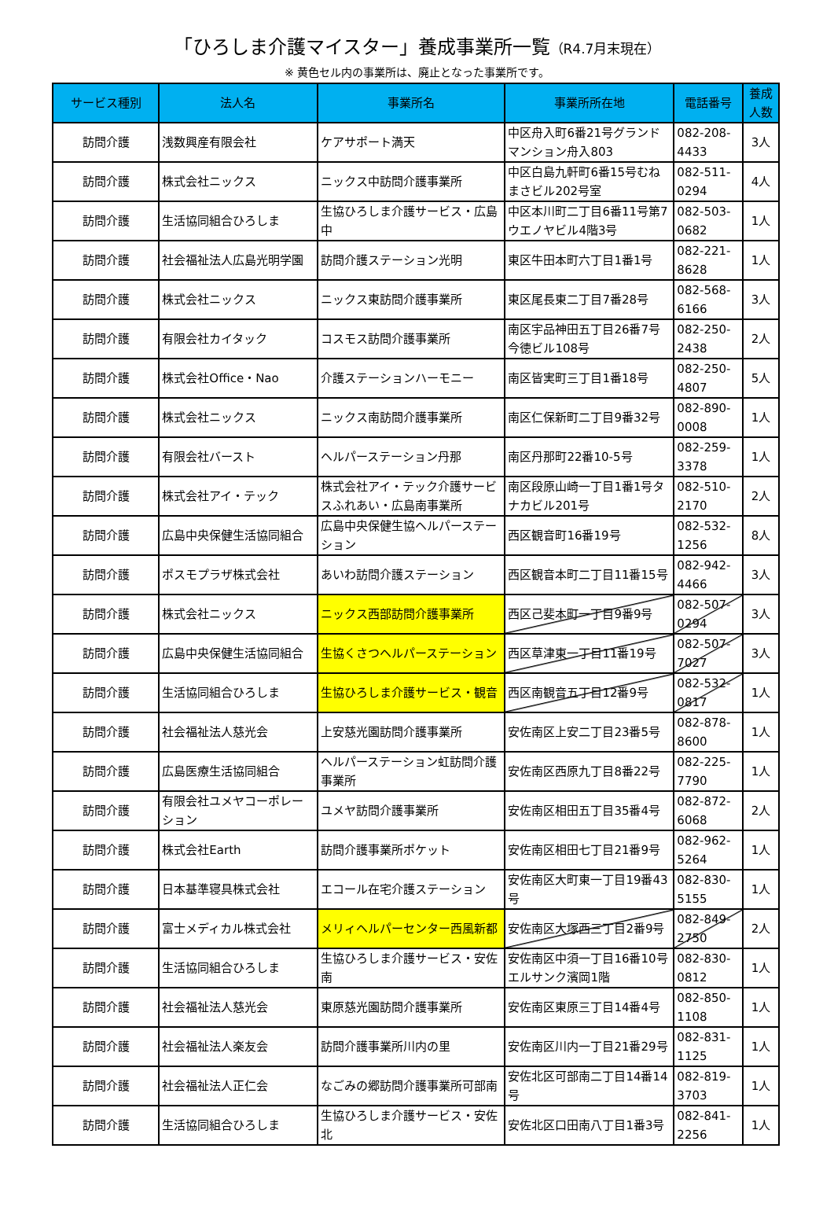「ひろしま介護マイスター」養成事業所一覧（R4.7月末現在）
※ 黄色セル内の事業所は、廃止となった事業所です。
| サービス種別 | 法人名 | 事業所名 | 事業所所在地 | 電話番号 | 養成人数 |
| --- | --- | --- | --- | --- | --- |
| 訪問介護 | 浅数興産有限会社 | ケアサポート満天 | 中区舟入町6番21号グランドマンション舟入803 | 082-208-4433 | 3人 |
| 訪問介護 | 株式会社ニックス | ニックス中訪問介護事業所 | 中区白島九軒町6番15号むねまさビル202号室 | 082-511-0294 | 4人 |
| 訪問介護 | 生活協同組合ひろしま | 生協ひろしま介護サービス・広島中 | 中区本川町二丁目6番11号第7ウエノヤビル4階3号 | 082-503-0682 | 1人 |
| 訪問介護 | 社会福祉法人広島光明学園 | 訪問介護ステーション光明 | 東区牛田本町六丁目1番1号 | 082-221-8628 | 1人 |
| 訪問介護 | 株式会社ニックス | ニックス東訪問介護事業所 | 東区尾長東二丁目7番28号 | 082-568-6166 | 3人 |
| 訪問介護 | 有限会社カイタック | コスモス訪問介護事業所 | 南区宇品神田五丁目26番7号今徳ビル108号 | 082-250-2438 | 2人 |
| 訪問介護 | 株式会社Office・Nao | 介護ステーションハーモニー | 南区皆実町三丁目1番18号 | 082-250-4807 | 5人 |
| 訪問介護 | 株式会社ニックス | ニックス南訪問介護事業所 | 南区仁保新町二丁目9番32号 | 082-890-0008 | 1人 |
| 訪問介護 | 有限会社バースト | ヘルパーステーション丹那 | 南区丹那町22番10-5号 | 082-259-3378 | 1人 |
| 訪問介護 | 株式会社アイ・テック | 株式会社アイ・テック介護サービスふれあい・広島南事業所 | 南区段原山崎一丁目1番1号タナカビル201号 | 082-510-2170 | 2人 |
| 訪問介護 | 広島中央保健生活協同組合 | 広島中央保健生協ヘルパーステーション | 西区観音町16番19号 | 082-532-1256 | 8人 |
| 訪問介護 | ポスモプラザ株式会社 | あいわ訪問介護ステーション | 西区観音本町二丁目11番15号 | 082-942-4466 | 3人 |
| 訪問介護 | 株式会社ニックス | ニックス西部訪問介護事業所 | 西区己斐本町一丁目9番9号 | 082-507-0294 | 3人 |
| 訪問介護 | 広島中央保健生活協同組合 | 生協くさつヘルパーステーション | 西区草津東一丁目11番19号 | 082-507-7027 | 3人 |
| 訪問介護 | 生活協同組合ひろしま | 生協ひろしま介護サービス・観音 | 西区南観音五丁目12番9号 | 082-532-0817 | 1人 |
| 訪問介護 | 社会福祉法人慈光会 | 上安慈光園訪問介護事業所 | 安佐南区上安二丁目23番5号 | 082-878-8600 | 1人 |
| 訪問介護 | 広島医療生活協同組合 | ヘルパーステーション虹訪問介護事業所 | 安佐南区西原九丁目8番22号 | 082-225-7790 | 1人 |
| 訪問介護 | 有限会社ユメヤコーポレーション | ユメヤ訪問介護事業所 | 安佐南区相田五丁目35番4号 | 082-872-6068 | 2人 |
| 訪問介護 | 株式会社Earth | 訪問介護事業所ポケット | 安佐南区相田七丁目21番9号 | 082-962-5264 | 1人 |
| 訪問介護 | 日本基準寝具株式会社 | エコール在宅介護ステーション | 安佐南区大町東一丁目19番43号 | 082-830-5155 | 1人 |
| 訪問介護 | 富士メディカル株式会社 | メリィヘルパーセンター西風新都 | 安佐南区大塚西三丁目2番9号 | 082-849-2750 | 2人 |
| 訪問介護 | 生活協同組合ひろしま | 生協ひろしま介護サービス・安佐南 | 安佐南区中須一丁目16番10号エルサンク濱岡1階 | 082-830-0812 | 1人 |
| 訪問介護 | 社会福祉法人慈光会 | 東原慈光園訪問介護事業所 | 安佐南区東原三丁目14番4号 | 082-850-1108 | 1人 |
| 訪問介護 | 社会福祉法人楽友会 | 訪問介護事業所川内の里 | 安佐南区川内一丁目21番29号 | 082-831-1125 | 1人 |
| 訪問介護 | 社会福祉法人正仁会 | なごみの郷訪問介護事業所可部南 | 安佐北区可部南二丁目14番14号 | 082-819-3703 | 1人 |
| 訪問介護 | 生活協同組合ひろしま | 生協ひろしま介護サービス・安佐北 | 安佐北区口田南八丁目1番3号 | 082-841-2256 | 1人 |